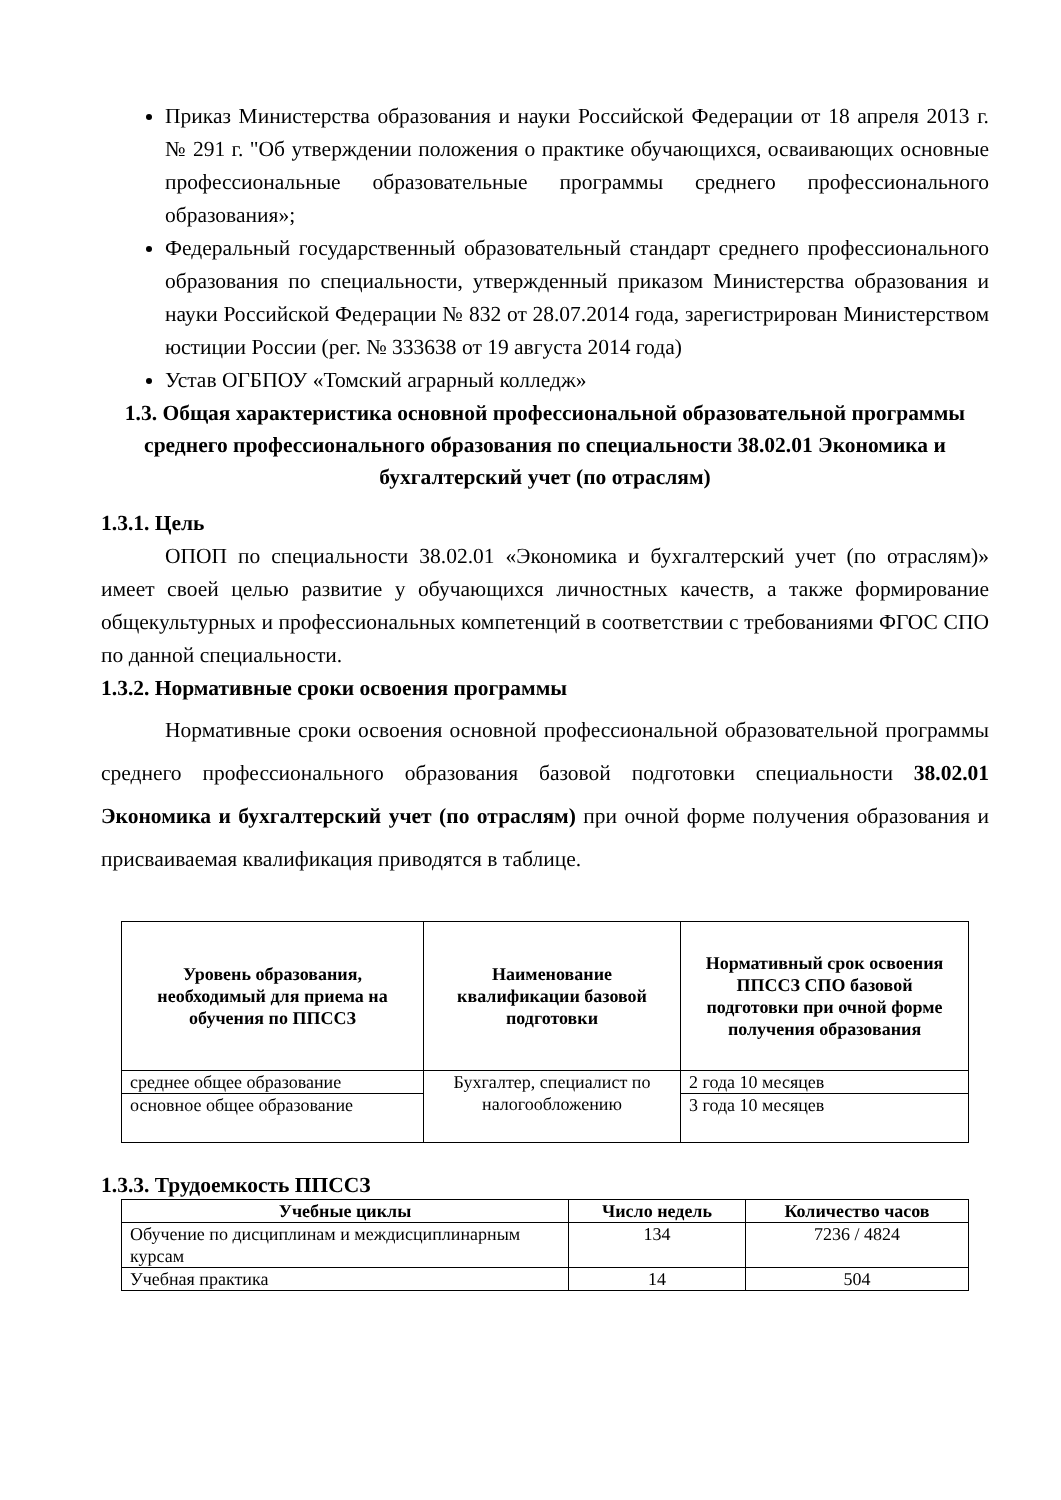Приказ Министерства образования и науки Российской Федерации от 18 апреля 2013 г. № 291 г. "Об утверждении положения о практике обучающихся, осваивающих основные профессиональные образовательные программы среднего профессионального образования»;
Федеральный государственный образовательный стандарт среднего профессионального образования по специальности, утвержденный приказом Министерства образования и науки Российской Федерации № 832 от 28.07.2014 года, зарегистрирован Министерством юстиции России (рег. № 333638 от 19 августа 2014 года)
Устав ОГБПОУ «Томский аграрный колледж»
1.3. Общая характеристика основной профессиональной образовательной программы среднего профессионального образования по специальности 38.02.01 Экономика и бухгалтерский учет (по отраслям)
1.3.1. Цель
ОПОП по специальности 38.02.01 «Экономика и бухгалтерский учет (по отраслям)» имеет своей целью развитие у обучающихся личностных качеств, а также формирование общекультурных и профессиональных компетенций в соответствии с требованиями ФГОС СПО по данной специальности.
1.3.2. Нормативные сроки освоения программы
Нормативные сроки освоения основной профессиональной образовательной программы среднего профессионального образования базовой подготовки специальности 38.02.01 Экономика и бухгалтерский учет (по отраслям) при очной форме получения образования и присваиваемая квалификация приводятся в таблице.
| Уровень образования, необходимый для приема на обучения по ППССЗ | Наименование квалификации базовой подготовки | Нормативный срок освоения ППССЗ СПО базовой подготовки при очной форме получения образования |
| --- | --- | --- |
| среднее общее образование | Бухгалтер, специалист по налогообложению | 2 года 10 месяцев |
| основное общее образование | | 3 года 10 месяцев |
1.3.3. Трудоемкость ППССЗ
| Учебные циклы | Число недель | Количество часов |
| --- | --- | --- |
| Обучение по дисциплинам и междисциплинарным курсам | 134 | 7236 / 4824 |
| Учебная практика | 14 | 504 |